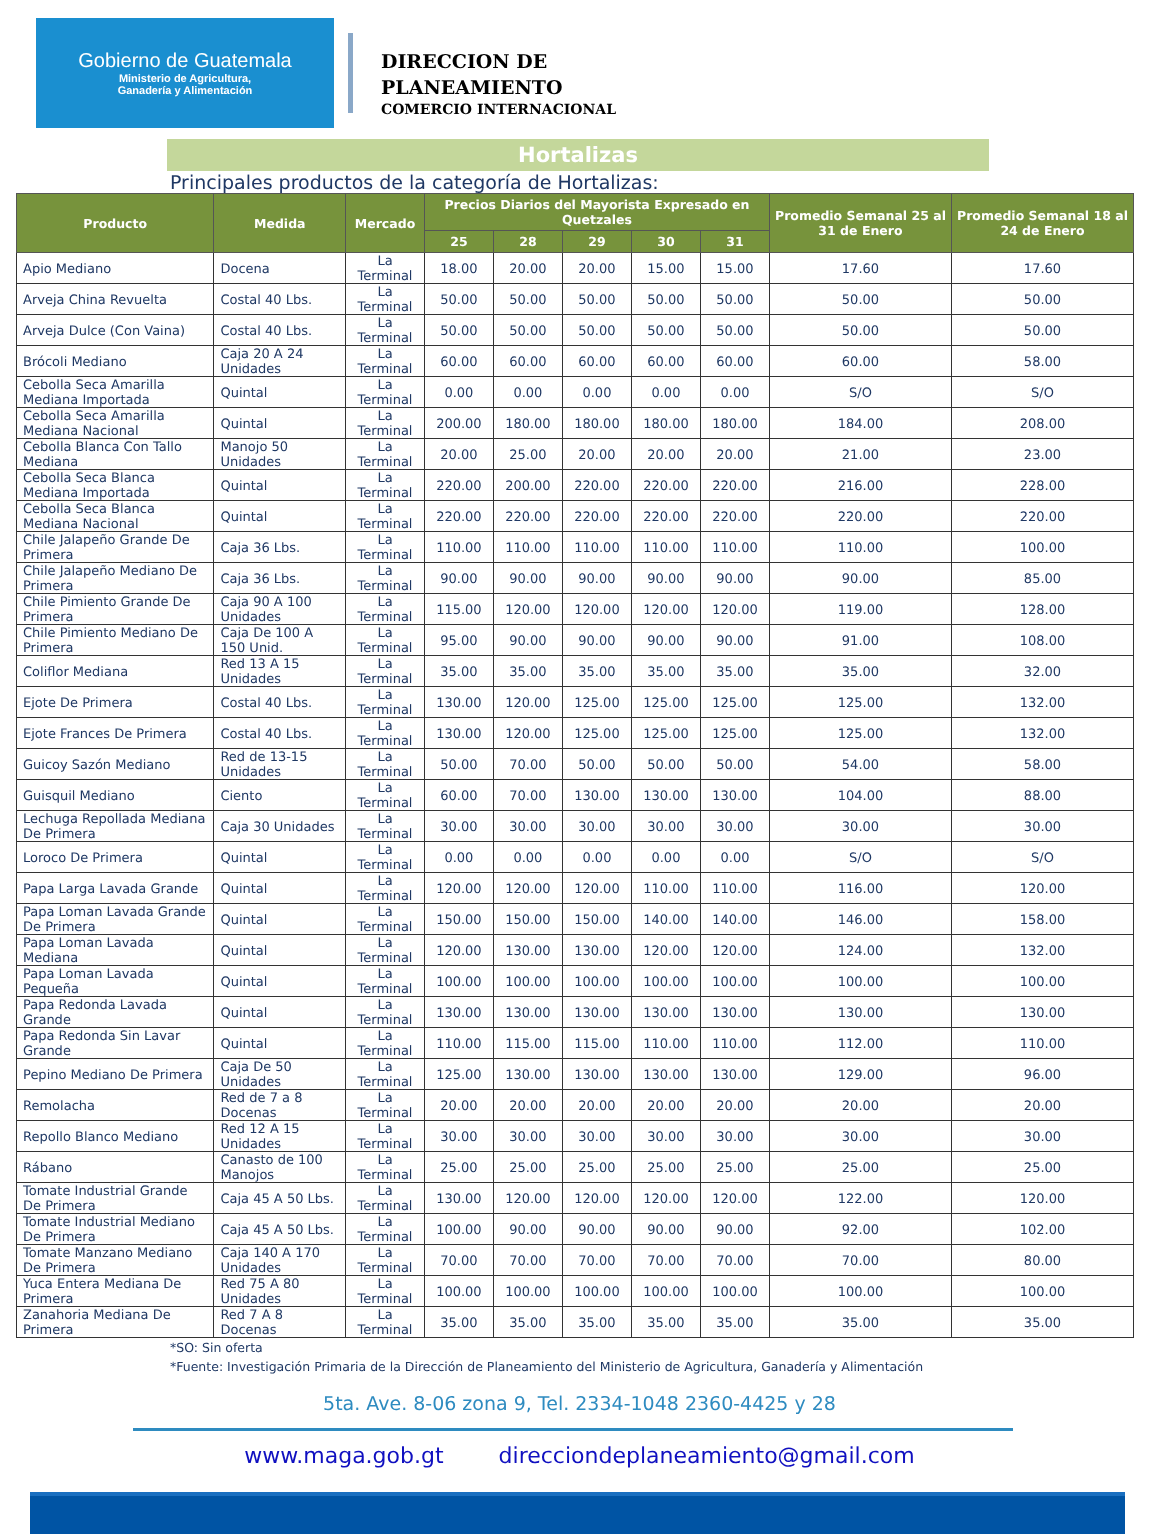Gobierno de Guatemala
Ministerio de Agricultura,
Ganadería y Alimentación
DIRECCION DE
PLANEAMIENTO
COMERCIO INTERNACIONAL
Hortalizas
Principales productos de la categoría de Hortalizas:
| Producto | Medida | Mercado | Precios Diarios del Mayorista Expresado en Quetzales | | | | | Promedio Semanal 25 al 31 de Enero | Promedio Semanal 18 al 24 de Enero |
| --- | --- | --- | --- | --- | --- | --- | --- | --- | --- |
| | | | 25 | 28 | 29 | 30 | 31 | | |
| Apio Mediano | Docena | La Terminal | 18.00 | 20.00 | 20.00 | 15.00 | 15.00 | 17.60 | 17.60 |
| Arveja China Revuelta | Costal 40 Lbs. | La Terminal | 50.00 | 50.00 | 50.00 | 50.00 | 50.00 | 50.00 | 50.00 |
| Arveja Dulce (Con Vaina) | Costal 40 Lbs. | La Terminal | 50.00 | 50.00 | 50.00 | 50.00 | 50.00 | 50.00 | 50.00 |
| Brócoli Mediano | Caja 20 A 24 Unidades | La Terminal | 60.00 | 60.00 | 60.00 | 60.00 | 60.00 | 60.00 | 58.00 |
| Cebolla Seca Amarilla Mediana Importada | Quintal | La Terminal | 0.00 | 0.00 | 0.00 | 0.00 | 0.00 | S/O | S/O |
| Cebolla Seca Amarilla Mediana Nacional | Quintal | La Terminal | 200.00 | 180.00 | 180.00 | 180.00 | 180.00 | 184.00 | 208.00 |
| Cebolla Blanca Con Tallo Mediana | Manojo 50 Unidades | La Terminal | 20.00 | 25.00 | 20.00 | 20.00 | 20.00 | 21.00 | 23.00 |
| Cebolla Seca Blanca Mediana Importada | Quintal | La Terminal | 220.00 | 200.00 | 220.00 | 220.00 | 220.00 | 216.00 | 228.00 |
| Cebolla Seca Blanca Mediana Nacional | Quintal | La Terminal | 220.00 | 220.00 | 220.00 | 220.00 | 220.00 | 220.00 | 220.00 |
| Chile Jalapeño Grande De Primera | Caja 36 Lbs. | La Terminal | 110.00 | 110.00 | 110.00 | 110.00 | 110.00 | 110.00 | 100.00 |
| Chile Jalapeño Mediano De Primera | Caja 36 Lbs. | La Terminal | 90.00 | 90.00 | 90.00 | 90.00 | 90.00 | 90.00 | 85.00 |
| Chile Pimiento Grande De Primera | Caja 90 A 100 Unidades | La Terminal | 115.00 | 120.00 | 120.00 | 120.00 | 120.00 | 119.00 | 128.00 |
| Chile Pimiento Mediano De Primera | Caja De 100 A 150 Unid. | La Terminal | 95.00 | 90.00 | 90.00 | 90.00 | 90.00 | 91.00 | 108.00 |
| Coliflor Mediana | Red 13 A 15 Unidades | La Terminal | 35.00 | 35.00 | 35.00 | 35.00 | 35.00 | 35.00 | 32.00 |
| Ejote De Primera | Costal 40 Lbs. | La Terminal | 130.00 | 120.00 | 125.00 | 125.00 | 125.00 | 125.00 | 132.00 |
| Ejote Frances De Primera | Costal 40 Lbs. | La Terminal | 130.00 | 120.00 | 125.00 | 125.00 | 125.00 | 125.00 | 132.00 |
| Guicoy Sazón Mediano | Red de 13-15 Unidades | La Terminal | 50.00 | 70.00 | 50.00 | 50.00 | 50.00 | 54.00 | 58.00 |
| Guisquil Mediano | Ciento | La Terminal | 60.00 | 70.00 | 130.00 | 130.00 | 130.00 | 104.00 | 88.00 |
| Lechuga Repollada Mediana De Primera | Caja 30 Unidades | La Terminal | 30.00 | 30.00 | 30.00 | 30.00 | 30.00 | 30.00 | 30.00 |
| Loroco De Primera | Quintal | La Terminal | 0.00 | 0.00 | 0.00 | 0.00 | 0.00 | S/O | S/O |
| Papa Larga Lavada Grande | Quintal | La Terminal | 120.00 | 120.00 | 120.00 | 110.00 | 110.00 | 116.00 | 120.00 |
| Papa Loman Lavada Grande De Primera | Quintal | La Terminal | 150.00 | 150.00 | 150.00 | 140.00 | 140.00 | 146.00 | 158.00 |
| Papa Loman Lavada Mediana | Quintal | La Terminal | 120.00 | 130.00 | 130.00 | 120.00 | 120.00 | 124.00 | 132.00 |
| Papa Loman Lavada Pequeña | Quintal | La Terminal | 100.00 | 100.00 | 100.00 | 100.00 | 100.00 | 100.00 | 100.00 |
| Papa Redonda Lavada Grande | Quintal | La Terminal | 130.00 | 130.00 | 130.00 | 130.00 | 130.00 | 130.00 | 130.00 |
| Papa Redonda Sin Lavar Grande | Quintal | La Terminal | 110.00 | 115.00 | 115.00 | 110.00 | 110.00 | 112.00 | 110.00 |
| Pepino Mediano De Primera | Caja De 50 Unidades | La Terminal | 125.00 | 130.00 | 130.00 | 130.00 | 130.00 | 129.00 | 96.00 |
| Remolacha | Red de 7 a 8 Docenas | La Terminal | 20.00 | 20.00 | 20.00 | 20.00 | 20.00 | 20.00 | 20.00 |
| Repollo Blanco Mediano | Red 12 A 15 Unidades | La Terminal | 30.00 | 30.00 | 30.00 | 30.00 | 30.00 | 30.00 | 30.00 |
| Rábano | Canasto de 100 Manojos | La Terminal | 25.00 | 25.00 | 25.00 | 25.00 | 25.00 | 25.00 | 25.00 |
| Tomate Industrial Grande De Primera | Caja 45 A 50 Lbs. | La Terminal | 130.00 | 120.00 | 120.00 | 120.00 | 120.00 | 122.00 | 120.00 |
| Tomate Industrial Mediano De Primera | Caja 45 A 50 Lbs. | La Terminal | 100.00 | 90.00 | 90.00 | 90.00 | 90.00 | 92.00 | 102.00 |
| Tomate Manzano Mediano De Primera | Caja 140 A 170 Unidades | La Terminal | 70.00 | 70.00 | 70.00 | 70.00 | 70.00 | 70.00 | 80.00 |
| Yuca Entera Mediana De Primera | Red 75 A 80 Unidades | La Terminal | 100.00 | 100.00 | 100.00 | 100.00 | 100.00 | 100.00 | 100.00 |
| Zanahoria Mediana De Primera | Red 7 A 8 Docenas | La Terminal | 35.00 | 35.00 | 35.00 | 35.00 | 35.00 | 35.00 | 35.00 |
*SO: Sin oferta
*Fuente: Investigación Primaria de la Dirección de Planeamiento del Ministerio de Agricultura, Ganadería y Alimentación
5ta. Ave. 8-06 zona 9, Tel. 2334-1048 2360-4425 y 28
www.maga.gob.gt direcciondeplaneamiento@gmail.com